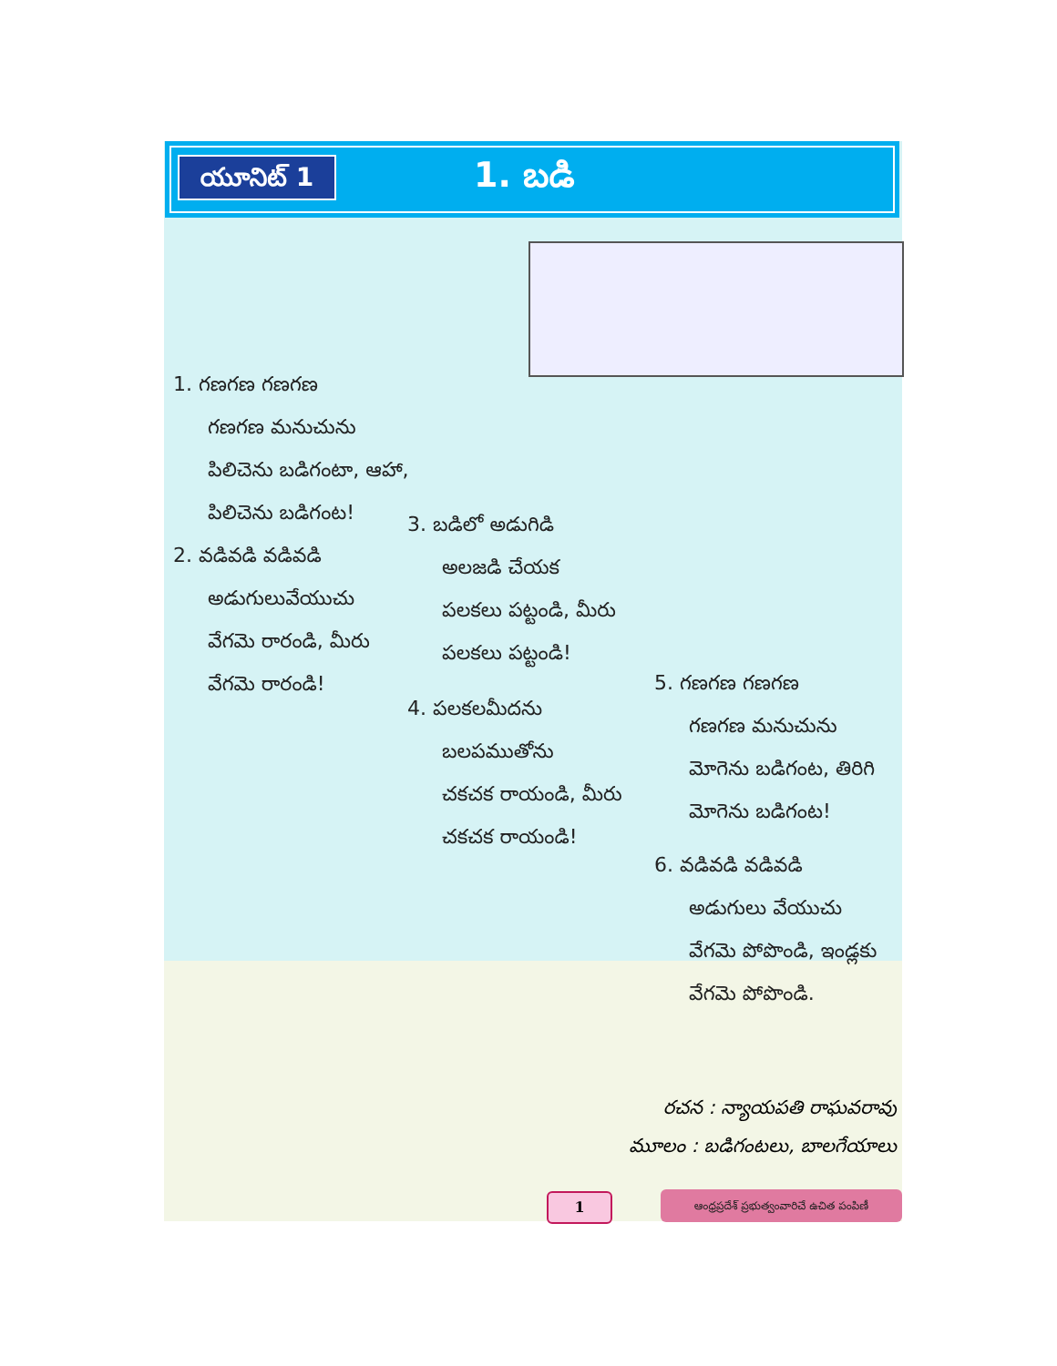యూనిట్ 1 1. బడి
1. గణగణ గణగణ
గణగణ మనుచును
పిలిచెను బడిగంటా, ఆహా,
పిలిచెను బడిగంట!
2. వడివడి వడివడి
అడుగులువేయుచు
వేగమె రారండి, మీరు
వేగమె రారండి!
3. బడిలో అడుగిడి
అలజడి చేయక
పలకలు పట్టండి, మీరు
పలకలు పట్టండి!
4. పలకలమీదను
బలపముతోను
చకచక రాయండి, మీరు
చకచక రాయండి!
5. గణగణ గణగణ
గణగణ మనుచును
మోగెను బడిగంట, తిరిగి
మోగెను బడిగంట!
6. వడివడి వడివడి
అడుగులు వేయుచు
వేగమె పోపొండి, ఇండ్లకు
వేగమె పోపొండి.
రచన : న్యాయపతి రాఘవరావు
మూలం : బడిగంటలు, బాలగేయాలు
1
ఆంధ్రప్రదేశ్ ప్రభుత్వంవారిచే ఉచిత పంపిణీ